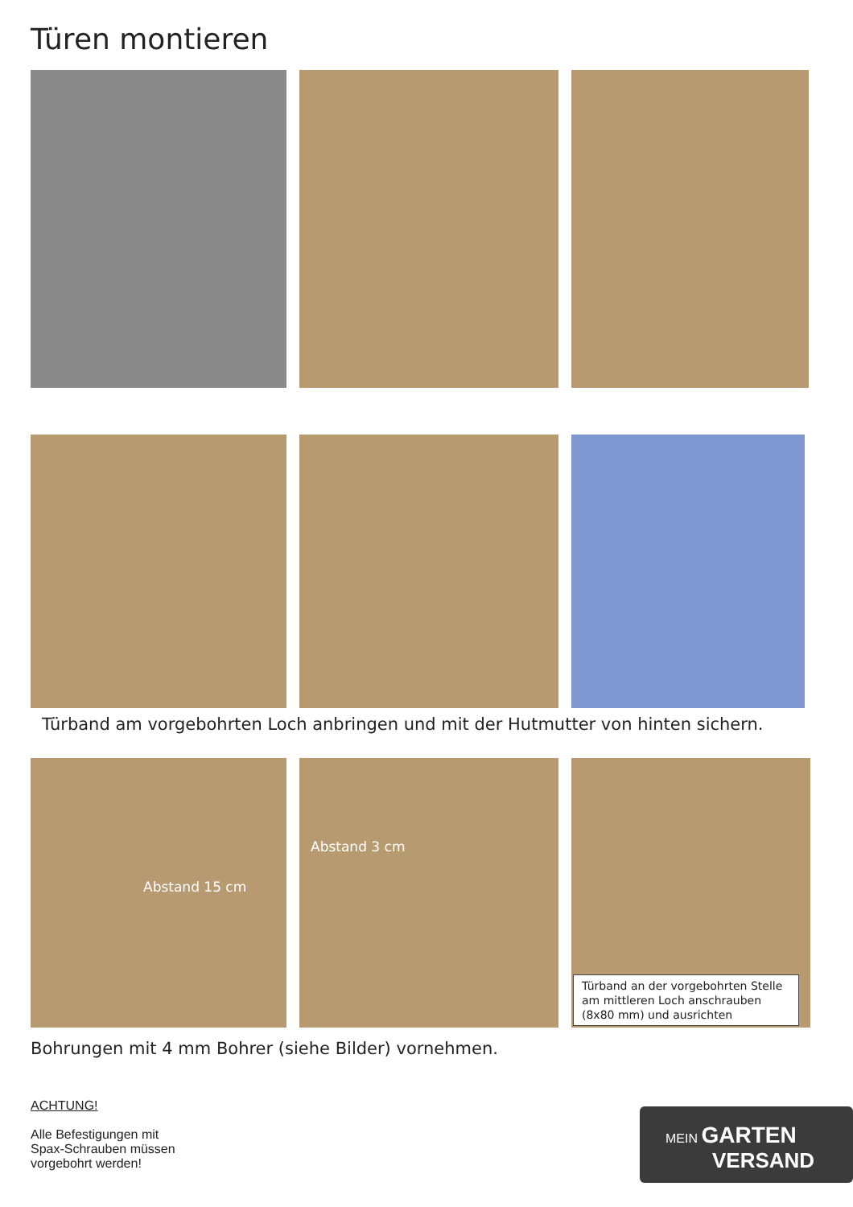Türen montieren
Türband am vorgebohrten Loch anbringen und mit der Hutmutter von hinten sichern.
Abstand 15 cm
Abstand 3 cm
Türband an der vorgebohrten Stelle am mittleren Loch anschrauben (8x80 mm) und ausrichten
Bohrungen mit 4 mm Bohrer (siehe Bilder) vornehmen.
ACHTUNG!
Alle Befestigungen mit Spax-Schrauben müssen vorgebohrt werden!
MEIN GARTEN
VERSAND